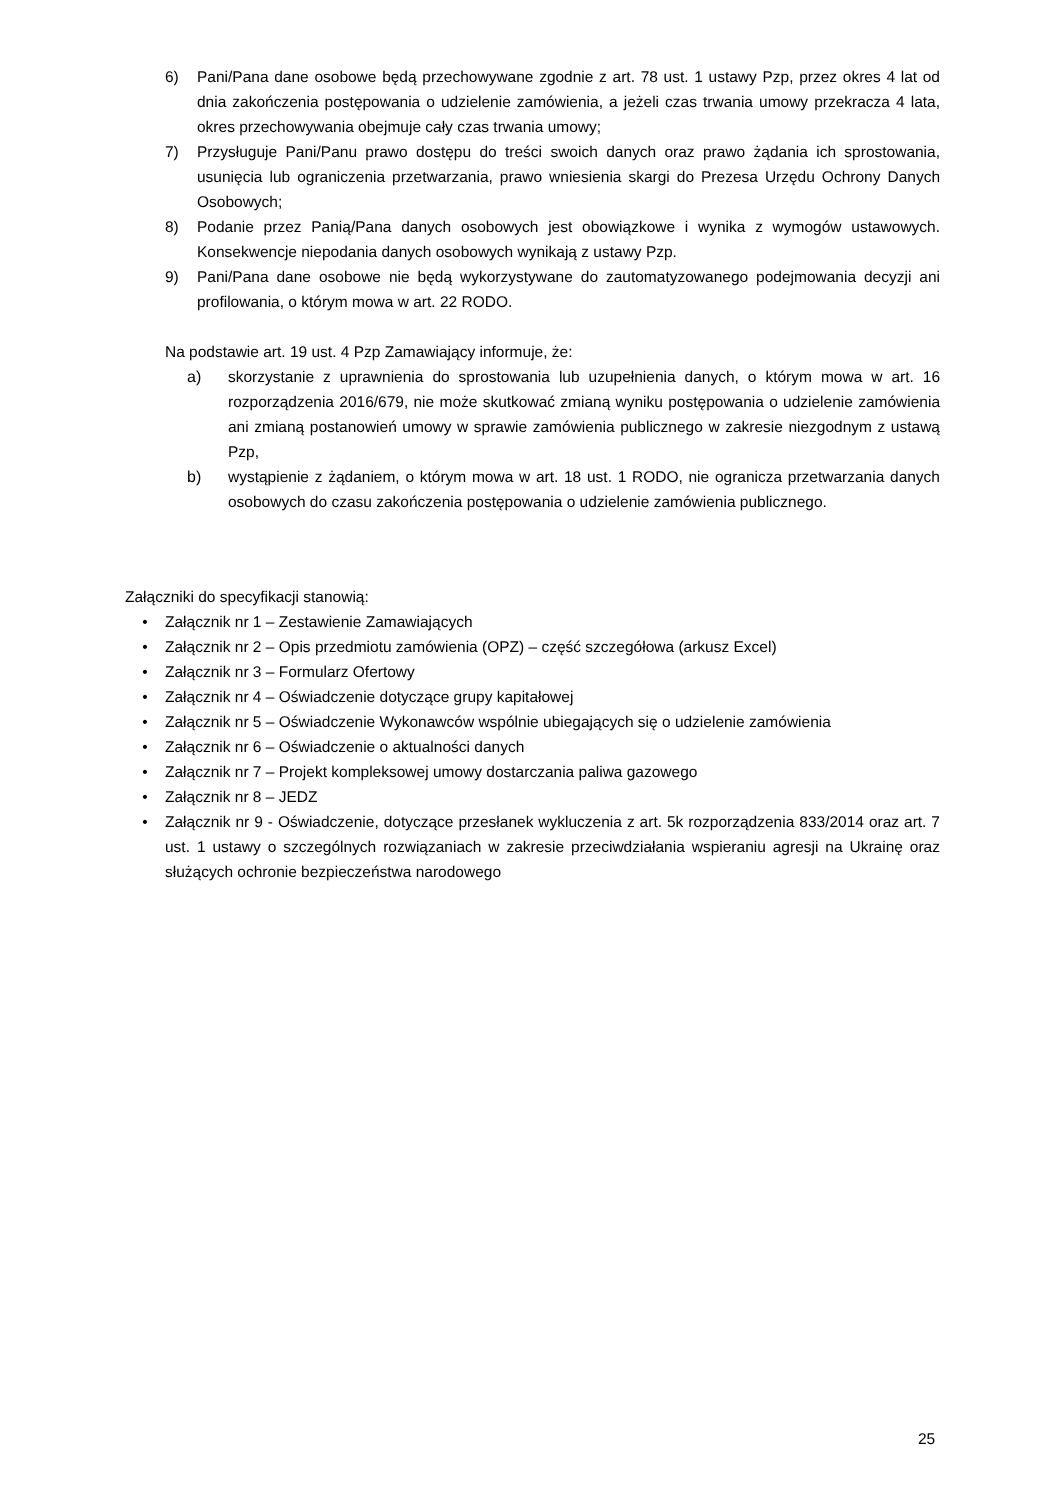6) Pani/Pana dane osobowe będą przechowywane zgodnie z art. 78 ust. 1 ustawy Pzp, przez okres 4 lat od dnia zakończenia postępowania o udzielenie zamówienia, a jeżeli czas trwania umowy przekracza 4 lata, okres przechowywania obejmuje cały czas trwania umowy;
7) Przysługuje Pani/Panu prawo dostępu do treści swoich danych oraz prawo żądania ich sprostowania, usunięcia lub ograniczenia przetwarzania, prawo wniesienia skargi do Prezesa Urzędu Ochrony Danych Osobowych;
8) Podanie przez Panią/Pana danych osobowych jest obowiązkowe i wynika z wymogów ustawowych. Konsekwencje niepodania danych osobowych wynikają z ustawy Pzp.
9) Pani/Pana dane osobowe nie będą wykorzystywane do zautomatyzowanego podejmowania decyzji ani profilowania, o którym mowa w art. 22 RODO.
Na podstawie art. 19 ust. 4 Pzp Zamawiający informuje, że:
a) skorzystanie z uprawnienia do sprostowania lub uzupełnienia danych, o którym mowa w art. 16 rozporządzenia 2016/679, nie może skutkować zmianą wyniku postępowania o udzielenie zamówienia ani zmianą postanowień umowy w sprawie zamówienia publicznego w zakresie niezgodnym z ustawą Pzp,
b) wystąpienie z żądaniem, o którym mowa w art. 18 ust. 1 RODO, nie ogranicza przetwarzania danych osobowych do czasu zakończenia postępowania o udzielenie zamówienia publicznego.
Załączniki do specyfikacji stanowią:
• Załącznik nr 1 – Zestawienie Zamawiających
• Załącznik nr 2 – Opis przedmiotu zamówienia (OPZ) – część szczegółowa (arkusz Excel)
• Załącznik nr 3 – Formularz Ofertowy
• Załącznik nr 4 – Oświadczenie dotyczące grupy kapitałowej
• Załącznik nr 5 – Oświadczenie Wykonawców wspólnie ubiegających się o udzielenie zamówienia
• Załącznik nr 6 – Oświadczenie o aktualności danych
• Załącznik nr 7 – Projekt kompleksowej umowy dostarczania paliwa gazowego
• Załącznik nr 8 – JEDZ
• Załącznik nr 9 - Oświadczenie, dotyczące przesłanek wykluczenia z art. 5k rozporządzenia 833/2014 oraz art. 7 ust. 1 ustawy o szczególnych rozwiązaniach w zakresie przeciwdziałania wspieraniu agresji na Ukrainę oraz służących ochronie bezpieczeństwa narodowego
25